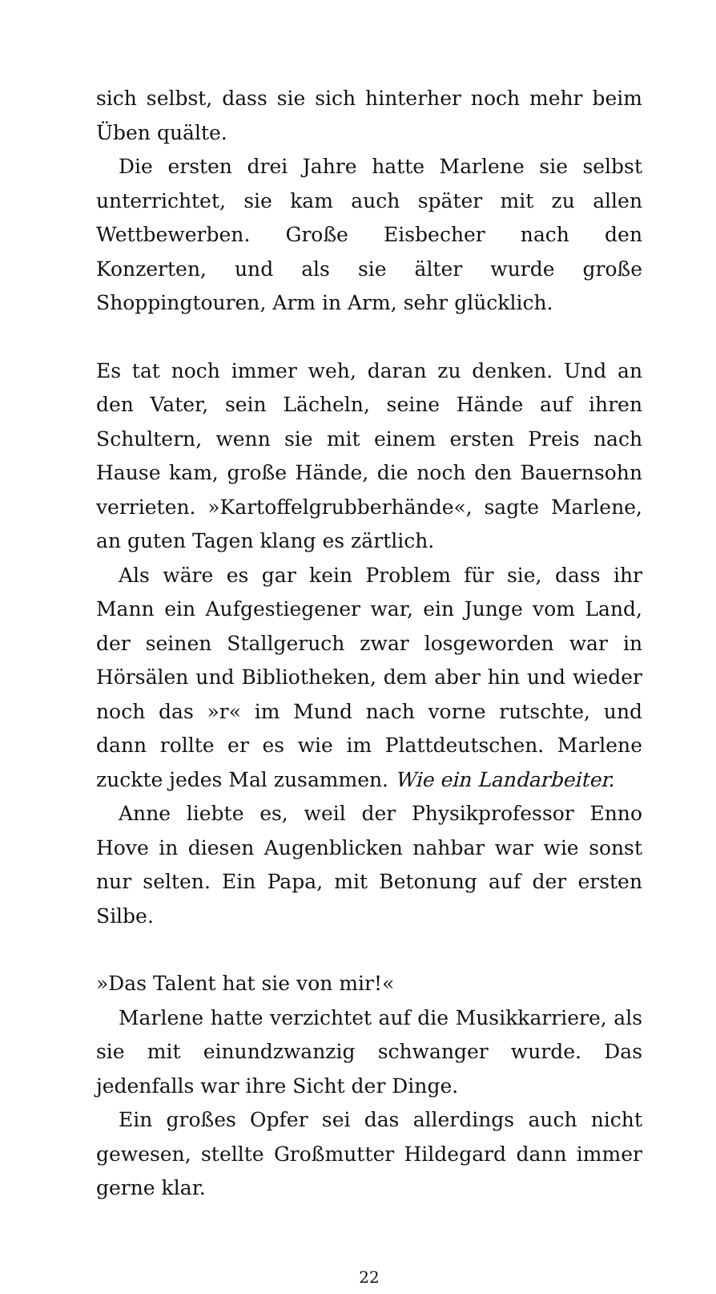sich selbst, dass sie sich hinterher noch mehr beim Üben quälte.
Die ersten drei Jahre hatte Marlene sie selbst unterrichtet, sie kam auch später mit zu allen Wettbewerben. Große Eisbecher nach den Konzerten, und als sie älter wurde große Shoppingtouren, Arm in Arm, sehr glücklich.
Es tat noch immer weh, daran zu denken. Und an den Vater, sein Lächeln, seine Hände auf ihren Schultern, wenn sie mit einem ersten Preis nach Hause kam, große Hände, die noch den Bauernsohn verrieten. »Kartoffelgrubberhände«, sagte Marlene, an guten Tagen klang es zärtlich.
Als wäre es gar kein Problem für sie, dass ihr Mann ein Aufgestiegener war, ein Junge vom Land, der seinen Stallgeruch zwar losgeworden war in Hörsälen und Bibliotheken, dem aber hin und wieder noch das »r« im Mund nach vorne rutschte, und dann rollte er es wie im Plattdeutschen. Marlene zuckte jedes Mal zusammen. Wie ein Landarbeiter.
Anne liebte es, weil der Physikprofessor Enno Hove in diesen Augenblicken nahbar war wie sonst nur selten. Ein Papa, mit Betonung auf der ersten Silbe.
»Das Talent hat sie von mir!«
Marlene hatte verzichtet auf die Musikkarriere, als sie mit einundzwanzig schwanger wurde. Das jedenfalls war ihre Sicht der Dinge.
Ein großes Opfer sei das allerdings auch nicht gewesen, stellte Großmutter Hildegard dann immer gerne klar.
22